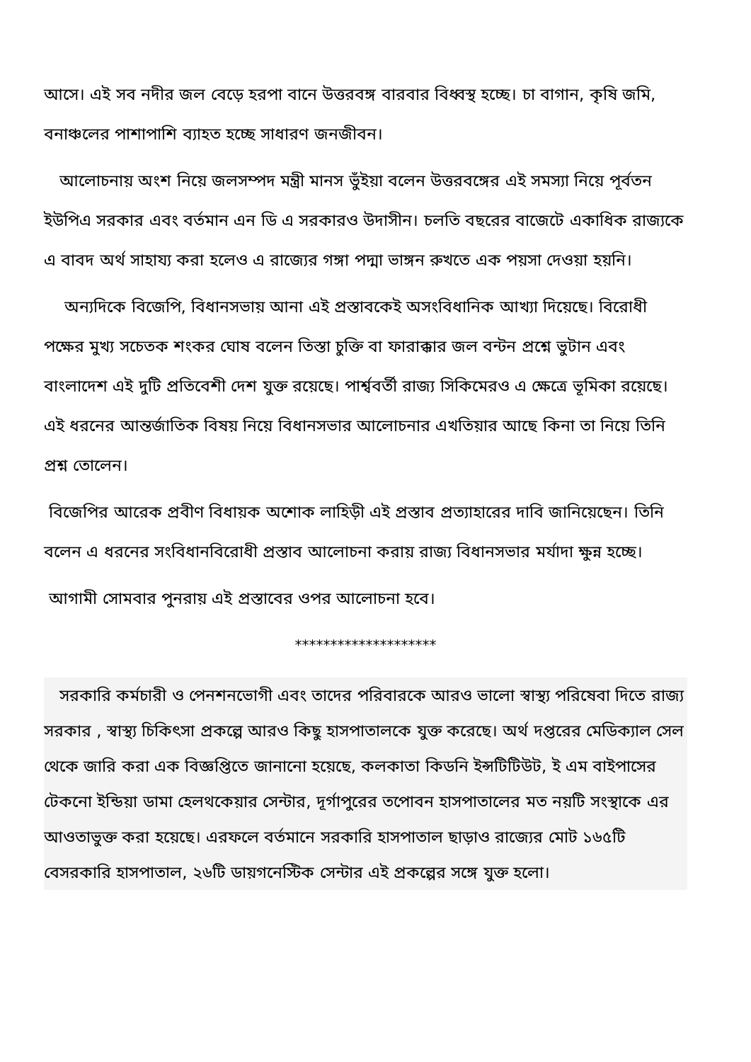আসে। এই সব নদীর জল বেড়ে হরপা বানে উত্তরবঙ্গ বারবার বিধ্বস্থ হচ্ছে। চা বাগান, কৃষি জমি, বনাঞ্চলের পাশাপাশি ব্যাহত হচ্ছে সাধারণ জনজীবন।
আলোচনায় অংশ নিয়ে জলসম্পদ মন্ত্রী মানস ভুঁইয়া বলেন উত্তরবঙ্গের এই সমস্যা নিয়ে পূর্বতন ইউপিএ সরকার এবং বর্তমান এন ডি এ সরকারও উদাসীন। চলতি বছরের বাজেটে একাধিক রাজ্যকে এ বাবদ অর্থ সাহায্য করা হলেও এ রাজ্যের গঙ্গা পদ্মা ভাঙ্গন রুখতে এক পয়সা দেওয়া হয়নি।
অন্যদিকে বিজেপি, বিধানসভায় আনা এই প্রস্তাবকেই অসংবিধানিক আখ্যা দিয়েছে। বিরোধী পক্ষের মুখ্য সচেতক শংকর ঘোষ বলেন তিস্তা চুক্তি বা ফারাক্কার জল বন্টন প্রশ্নে ভুটান এবং বাংলাদেশ এই দুটি প্রতিবেশী দেশ যুক্ত রয়েছে। পার্শ্ববর্তী রাজ্য সিকিমেরও এ ক্ষেত্রে ভূমিকা রয়েছে। এই ধরনের আন্তর্জাতিক বিষয় নিয়ে বিধানসভার আলোচনার এখতিয়ার আছে কিনা তা নিয়ে তিনি প্রশ্ন তোলেন।
বিজেপির আরেক প্রবীণ বিধায়ক অশোক লাহিড়ী এই প্রস্তাব প্রত্যাহারের দাবি জানিয়েছেন। তিনি বলেন এ ধরনের সংবিধানবিরোধী প্রস্তাব আলোচনা করায় রাজ্য বিধানসভার মর্যাদা ক্ষুন্ন হচ্ছে।
আগামী সোমবার পুনরায় এই প্রস্তাবের ওপর আলোচনা হবে।
********************
সরকারি কর্মচারী ও পেনশনভোগী এবং তাদের পরিবারকে আরও ভালো স্বাস্থ্য পরিষেবা দিতে রাজ্য সরকার , স্বাস্থ্য চিকিৎসা প্রকল্পে আরও কিছু হাসপাতালকে যুক্ত করেছে। অর্থ দপ্তরের মেডিক্যাল সেল থেকে জারি করা এক বিজ্ঞপ্তিতে জানানো হয়েছে, কলকাতা কিডনি ইন্সটিটিউট, ই এম বাইপাসের টেকনো ইন্ডিয়া ডামা হেলথকেয়ার সেন্টার, দূর্গাপুরের তপোবন হাসপাতালের মত নয়টি সংস্থাকে এর আওতাভুক্ত করা হয়েছে। এরফলে বর্তমানে সরকারি হাসপাতাল ছাড়াও রাজ্যের মোট ১৬৫টি বেসরকারি হাসপাতাল, ২৬টি ডায়গনেস্টিক সেন্টার এই প্রকল্পের সঙ্গে যুক্ত হলো।